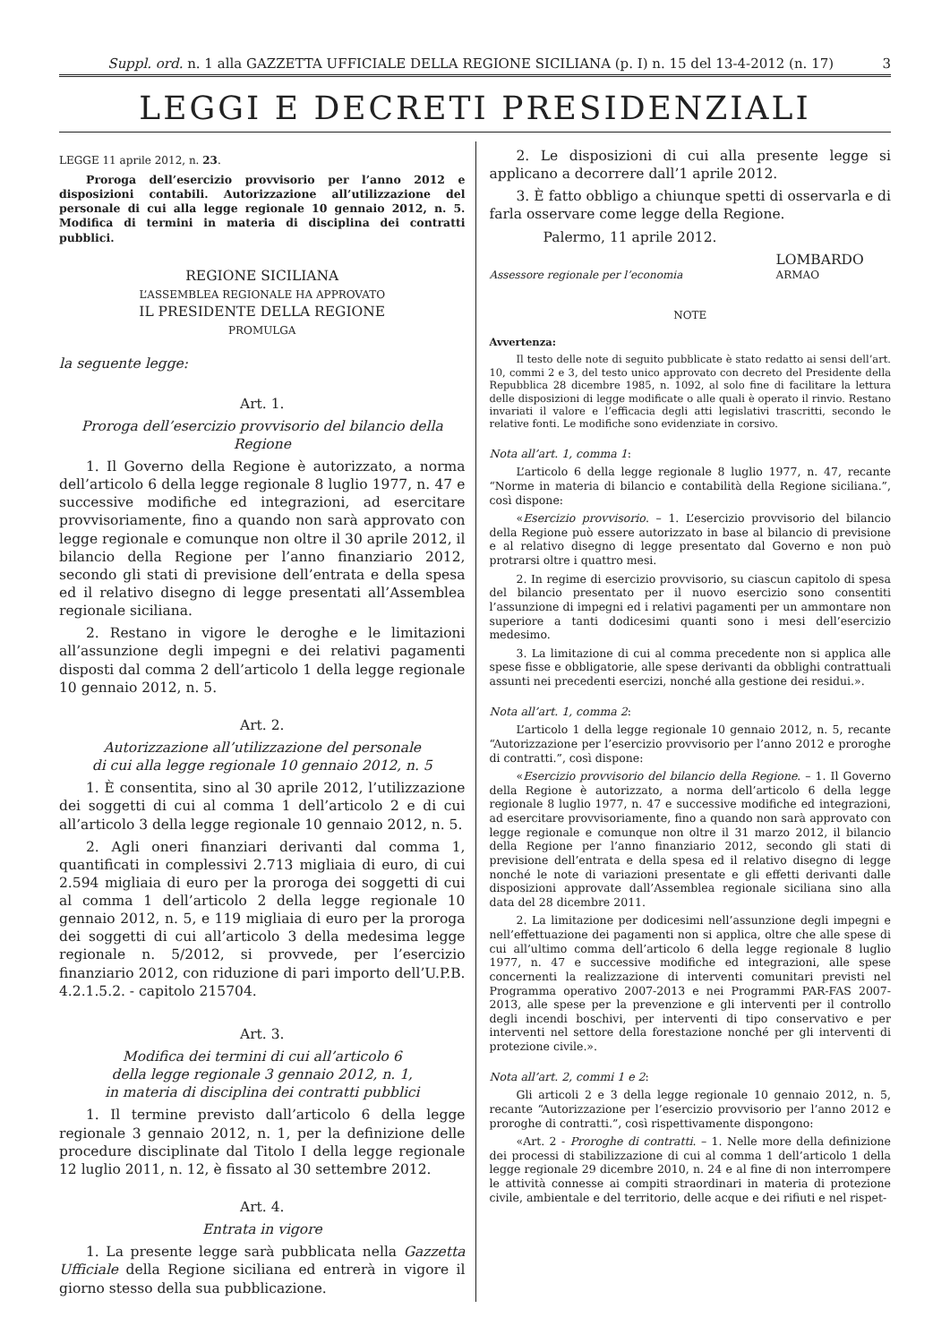Suppl. ord. n. 1 alla GAZZETTA UFFICIALE DELLA REGIONE SICILIANA (p. I) n. 15 del 13-4-2012 (n. 17) 3
LEGGI E DECRETI PRESIDENZIALI
LEGGE 11 aprile 2012, n. 23.
Proroga dell’esercizio provvisorio per l’anno 2012 e disposizioni contabili. Autorizzazione all’utilizzazione del personale di cui alla legge regionale 10 gennaio 2012, n. 5. Modifica di termini in materia di disciplina dei contratti pubblici.
REGIONE SICILIANA
L’ASSEMBLEA REGIONALE HA APPROVATO
IL PRESIDENTE DELLA REGIONE
PROMULGA
la seguente legge:
Art. 1.
Proroga dell’esercizio provvisorio del bilancio della Regione
1. Il Governo della Regione è autorizzato, a norma dell’articolo 6 della legge regionale 8 luglio 1977, n. 47 e successive modifiche ed integrazioni, ad esercitare provvisoriamente, fino a quando non sarà approvato con legge regionale e comunque non oltre il 30 aprile 2012, il bilancio della Regione per l’anno finanziario 2012, secondo gli stati di previsione dell’entrata e della spesa ed il relativo disegno di legge presentati all’Assemblea regionale siciliana.
2. Restano in vigore le deroghe e le limitazioni all’assunzione degli impegni e dei relativi pagamenti disposti dal comma 2 dell’articolo 1 della legge regionale 10 gennaio 2012, n. 5.
Art. 2.
Autorizzazione all’utilizzazione del personale
di cui alla legge regionale 10 gennaio 2012, n. 5
1. È consentita, sino al 30 aprile 2012, l’utilizzazione dei soggetti di cui al comma 1 dell’articolo 2 e di cui all’articolo 3 della legge regionale 10 gennaio 2012, n. 5.
2. Agli oneri finanziari derivanti dal comma 1, quantificati in complessivi 2.713 migliaia di euro, di cui 2.594 migliaia di euro per la proroga dei soggetti di cui al comma 1 dell’articolo 2 della legge regionale 10 gennaio 2012, n. 5, e 119 migliaia di euro per la proroga dei soggetti di cui all’articolo 3 della medesima legge regionale n. 5/2012, si provvede, per l’esercizio finanziario 2012, con riduzione di pari importo dell’U.P.B. 4.2.1.5.2. - capitolo 215704.
Art. 3.
Modifica dei termini di cui all’articolo 6
della legge regionale 3 gennaio 2012, n. 1,
in materia di disciplina dei contratti pubblici
1. Il termine previsto dall’articolo 6 della legge regionale 3 gennaio 2012, n. 1, per la definizione delle procedure disciplinate dal Titolo I della legge regionale 12 luglio 2011, n. 12, è fissato al 30 settembre 2012.
Art. 4.
Entrata in vigore
1. La presente legge sarà pubblicata nella Gazzetta Ufficiale della Regione siciliana ed entrerà in vigore il giorno stesso della sua pubblicazione.
2. Le disposizioni di cui alla presente legge si applicano a decorrere dall’1 aprile 2012.
3. È fatto obbligo a chiunque spetti di osservarla e di farla osservare come legge della Regione.
Palermo, 11 aprile 2012.
LOMBARDO
Assessore regionale per l’economia ARMAO
NOTE
Avvertenza:
Il testo delle note di seguito pubblicate è stato redatto ai sensi dell’art. 10, commi 2 e 3, del testo unico approvato con decreto del Presidente della Repubblica 28 dicembre 1985, n. 1092, al solo fine di facilitare la lettura delle disposizioni di legge modificate o alle quali è operato il rinvio. Restano invariati il valore e l’efficacia degli atti legislativi trascritti, secondo le relative fonti. Le modifiche sono evidenziate in corsivo.
Nota all’art. 1, comma 1:
L’articolo 6 della legge regionale 8 luglio 1977, n. 47, recante “Norme in materia di bilancio e contabilità della Regione siciliana.”, così dispone:
«Esercizio provvisorio. – 1. L’esercizio provvisorio del bilancio della Regione può essere autorizzato in base al bilancio di previsione e al relativo disegno di legge presentato dal Governo e non può protrarsi oltre i quattro mesi.
2. In regime di esercizio provvisorio, su ciascun capitolo di spesa del bilancio presentato per il nuovo esercizio sono consentiti l’assunzione di impegni ed i relativi pagamenti per un ammontare non superiore a tanti dodicesimi quanti sono i mesi dell’esercizio medesimo.
3. La limitazione di cui al comma precedente non si applica alle spese fisse e obbligatorie, alle spese derivanti da obblighi contrattuali assunti nei precedenti esercizi, nonché alla gestione dei residui.».
Nota all’art. 1, comma 2:
L’articolo 1 della legge regionale 10 gennaio 2012, n. 5, recante “Autorizzazione per l’esercizio provvisorio per l’anno 2012 e proroghe di contratti.”, così dispone:
«Esercizio provvisorio del bilancio della Regione. – 1. Il Governo della Regione è autorizzato, a norma dell’articolo 6 della legge regionale 8 luglio 1977, n. 47 e successive modifiche ed integrazioni, ad esercitare provvisoriamente, fino a quando non sarà approvato con legge regionale e comunque non oltre il 31 marzo 2012, il bilancio della Regione per l’anno finanziario 2012, secondo gli stati di previsione dell’entrata e della spesa ed il relativo disegno di legge nonché le note di variazioni presentate e gli effetti derivanti dalle disposizioni approvate dall’Assemblea regionale siciliana sino alla data del 28 dicembre 2011.
2. La limitazione per dodicesimi nell’assunzione degli impegni e nell’effettuazione dei pagamenti non si applica, oltre che alle spese di cui all’ultimo comma dell’articolo 6 della legge regionale 8 luglio 1977, n. 47 e successive modifiche ed integrazioni, alle spese concernenti la realizzazione di interventi comunitari previsti nel Programma operativo 2007-2013 e nei Programmi PAR-FAS 2007-2013, alle spese per la prevenzione e gli interventi per il controllo degli incendi boschivi, per interventi di tipo conservativo e per interventi nel settore della forestazione nonché per gli interventi di protezione civile.».
Nota all’art. 2, commi 1 e 2:
Gli articoli 2 e 3 della legge regionale 10 gennaio 2012, n. 5, recante “Autorizzazione per l’esercizio provvisorio per l’anno 2012 e proroghe di contratti.”, così rispettivamente dispongono:
«Art. 2 - Proroghe di contratti. – 1. Nelle more della definizione dei processi di stabilizzazione di cui al comma 1 dell’articolo 1 della legge regionale 29 dicembre 2010, n. 24 e al fine di non interrompere le attività connesse ai compiti straordinari in materia di protezione civile, ambientale e del territorio, delle acque e dei rifiuti e nel rispet-